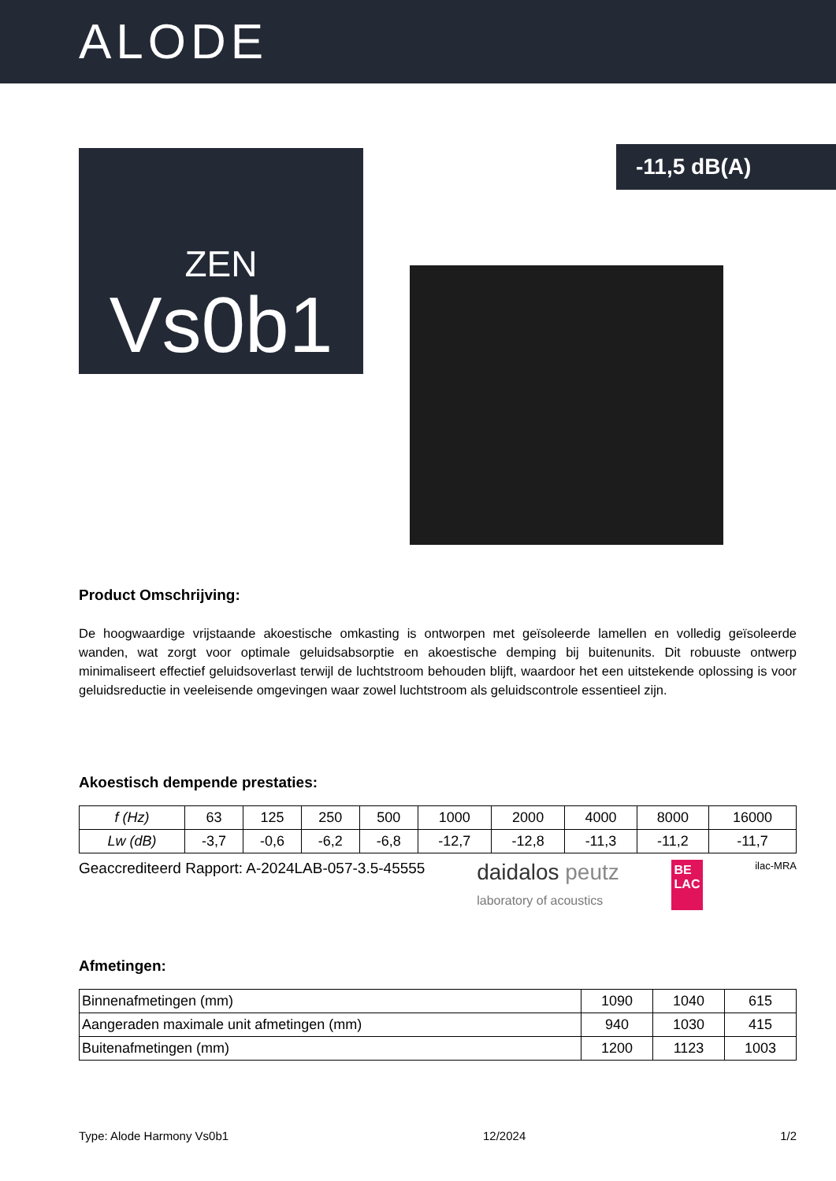ALODE
-11,5 dB(A)
ZEN
Vs0b1
Product Omschrijving:
De hoogwaardige vrijstaande akoestische omkasting is ontworpen met geïsoleerde lamellen en volledig geïsoleerde wanden, wat zorgt voor optimale geluidsabsorptie en akoestische demping bij buitenunits. Dit robuuste ontwerp minimaliseert effectief geluidsoverlast terwijl de luchtstroom behouden blijft, waardoor het een uitstekende oplossing is voor geluidsreductie in veeleisende omgevingen waar zowel luchtstroom als geluidscontrole essentieel zijn.
Akoestisch dempende prestaties:
| f (Hz) | 63 | 125 | 250 | 500 | 1000 | 2000 | 4000 | 8000 | 16000 |
| Lw (dB) | -3,7 | -0,6 | -6,2 | -6,8 | -12,7 | -12,8 | -11,3 | -11,2 | -11,7 |
Geaccrediteerd Rapport: A-2024LAB-057-3.5-45555 daidalos peutz
laboratory of acoustics BE
LAC ilac-MRA
Afmetingen:
| Binnenafmetingen (mm) | 1090 | 1040 | 615 |
| Aangeraden maximale unit afmetingen (mm) | 940 | 1030 | 415 |
| Buitenafmetingen (mm) | 1200 | 1123 | 1003 |
Type: Alode Harmony Vs0b1 12/2024 1/2